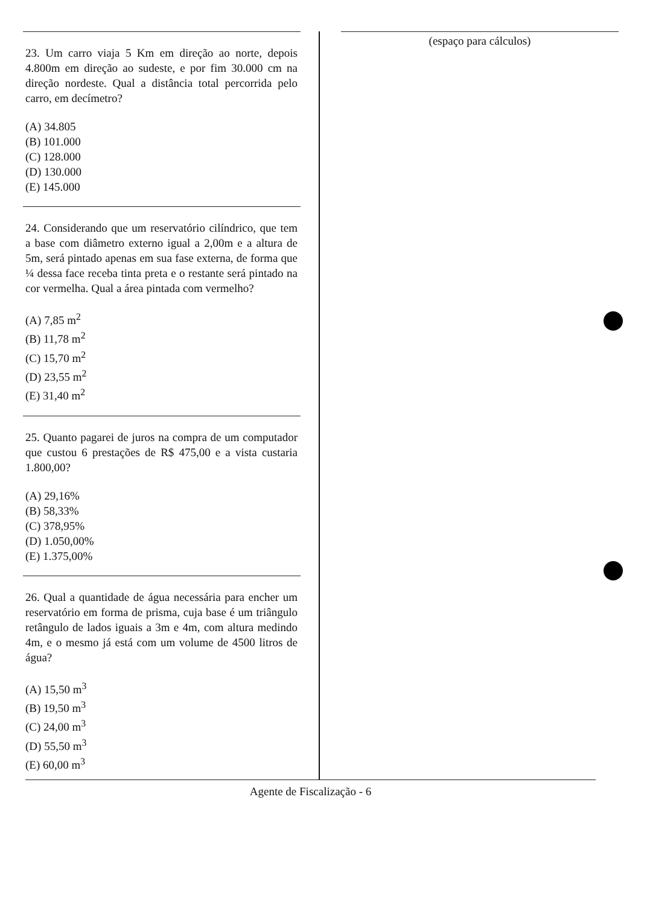23. Um carro viaja 5 Km em direção ao norte, depois 4.800m em direção ao sudeste, e por fim 30.000 cm na direção nordeste. Qual a distância total percorrida pelo carro, em decímetro?
(A) 34.805
(B) 101.000
(C) 128.000
(D) 130.000
(E) 145.000
24. Considerando que um reservatório cilíndrico, que tem a base com diâmetro externo igual a 2,00m e a altura de 5m, será pintado apenas em sua fase externa, de forma que ¼ dessa face receba tinta preta e o restante será pintado na cor vermelha. Qual a área pintada com vermelho?
(A) 7,85 m<sup>2</sup>
(B) 11,78 m<sup>2</sup>
(C) 15,70 m<sup>2</sup>
(D) 23,55 m<sup>2</sup>
(E) 31,40 m<sup>2</sup>
25. Quanto pagarei de juros na compra de um computador que custou 6 prestações de R$ 475,00 e a vista custaria 1.800,00?
(A) 29,16%
(B) 58,33%
(C) 378,95%
(D) 1.050,00%
(E) 1.375,00%
26. Qual a quantidade de água necessária para encher um reservatório em forma de prisma, cuja base é um triângulo retângulo de lados iguais a 3m e 4m, com altura medindo 4m, e o mesmo já está com um volume de 4500 litros de água?
(A) 15,50 m<sup>3</sup>
(B) 19,50 m<sup>3</sup>
(C) 24,00 m<sup>3</sup>
(D) 55,50 m<sup>3</sup>
(E) 60,00 m<sup>3</sup>
(espaço para cálculos)
Agente de Fiscalização - 6